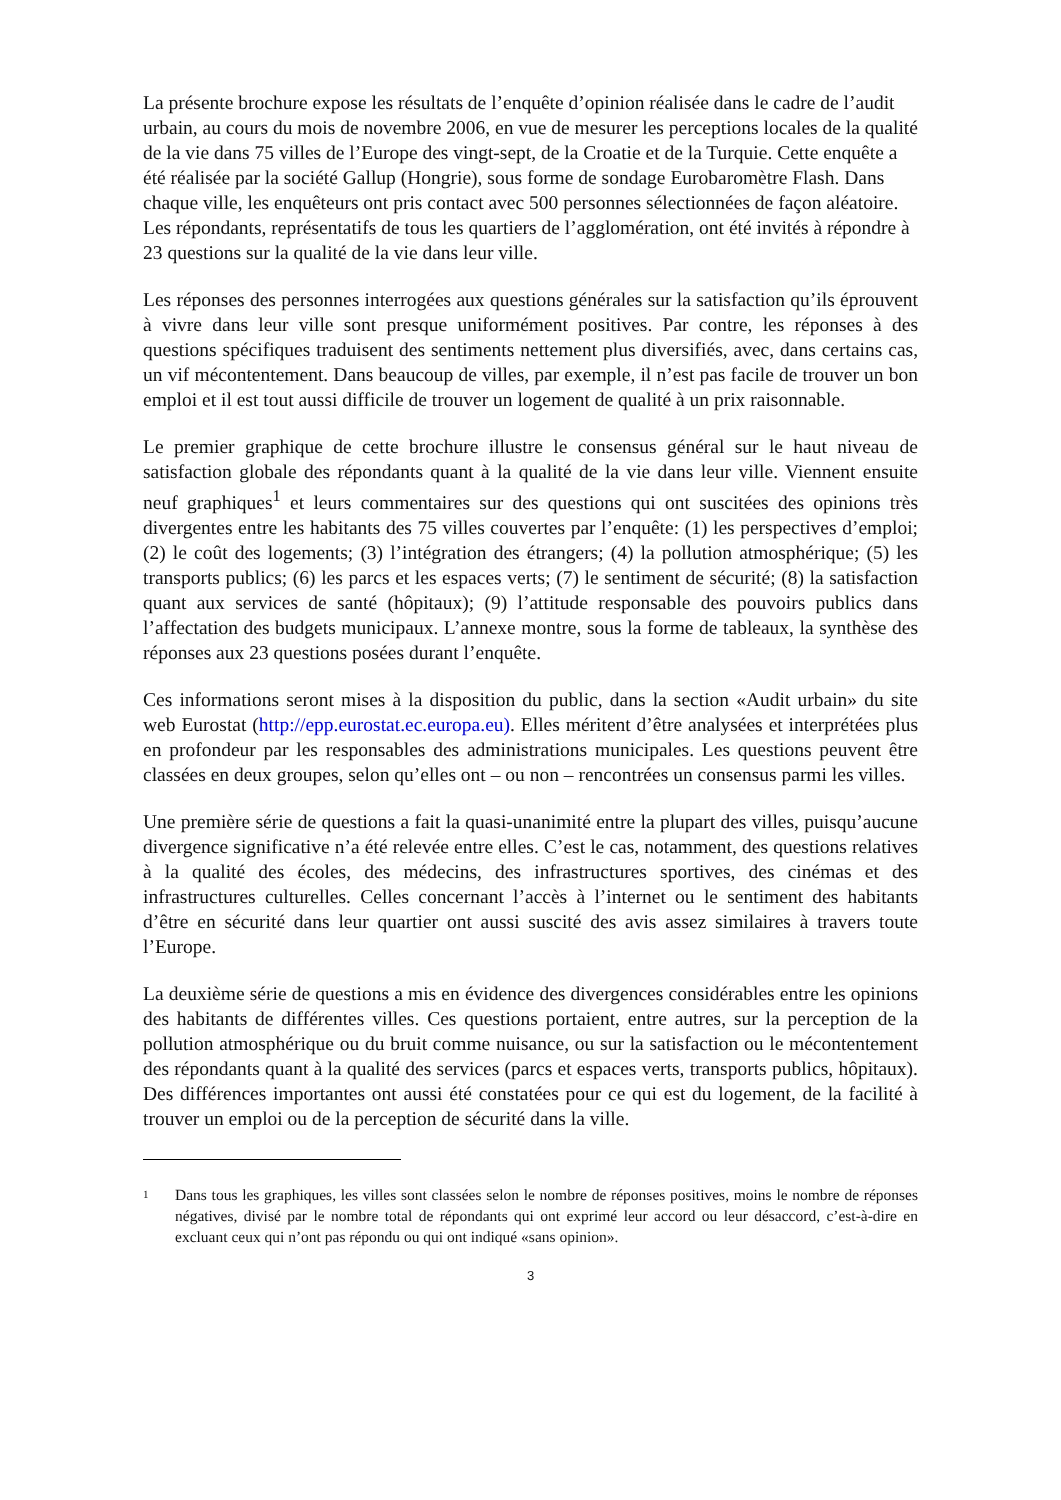La présente brochure expose les résultats de l’enquête d’opinion réalisée dans le cadre de l’audit urbain, au cours du mois de novembre 2006, en vue de mesurer les perceptions locales de la qualité de la vie dans 75 villes de l’Europe des vingt-sept, de la Croatie et de la Turquie. Cette enquête a été réalisée par la société Gallup (Hongrie), sous forme de sondage Eurobaromètre Flash. Dans chaque ville, les enquêteurs ont pris contact avec 500 personnes sélectionnées de façon aléatoire. Les répondants, représentatifs de tous les quartiers de l’agglomération, ont été invités à répondre à 23 questions sur la qualité de la vie dans leur ville.
Les réponses des personnes interrogées aux questions générales sur la satisfaction qu’ils éprouvent à vivre dans leur ville sont presque uniformément positives. Par contre, les réponses à des questions spécifiques traduisent des sentiments nettement plus diversifiés, avec, dans certains cas, un vif mécontentement. Dans beaucoup de villes, par exemple, il n’est pas facile de trouver un bon emploi et il est tout aussi difficile de trouver un logement de qualité à un prix raisonnable.
Le premier graphique de cette brochure illustre le consensus général sur le haut niveau de satisfaction globale des répondants quant à la qualité de la vie dans leur ville. Viennent ensuite neuf graphiques<sup>1</sup> et leurs commentaires sur des questions qui ont suscitées des opinions très divergentes entre les habitants des 75 villes couvertes par l’enquête: (1) les perspectives d’emploi; (2) le coût des logements; (3) l’intégration des étrangers; (4) la pollution atmosphérique; (5) les transports publics; (6) les parcs et les espaces verts; (7) le sentiment de sécurité; (8) la satisfaction quant aux services de santé (hôpitaux); (9) l’attitude responsable des pouvoirs publics dans l’affectation des budgets municipaux. L’annexe montre, sous la forme de tableaux, la synthèse des réponses aux 23 questions posées durant l’enquête.
Ces informations seront mises à la disposition du public, dans la section «Audit urbain» du site web Eurostat (http://epp.eurostat.ec.europa.eu). Elles méritent d’être analysées et interprétées plus en profondeur par les responsables des administrations municipales. Les questions peuvent être classées en deux groupes, selon qu’elles ont – ou non – rencontrées un consensus parmi les villes.
Une première série de questions a fait la quasi-unanimité entre la plupart des villes, puisqu’aucune divergence significative n’a été relevée entre elles. C’est le cas, notamment, des questions relatives à la qualité des écoles, des médecins, des infrastructures sportives, des cinémas et des infrastructures culturelles. Celles concernant l’accès à l’internet ou le sentiment des habitants d’être en sécurité dans leur quartier ont aussi suscité des avis assez similaires à travers toute l’Europe.
La deuxième série de questions a mis en évidence des divergences considérables entre les opinions des habitants de différentes villes. Ces questions portaient, entre autres, sur la perception de la pollution atmosphérique ou du bruit comme nuisance, ou sur la satisfaction ou le mécontentement des répondants quant à la qualité des services (parcs et espaces verts, transports publics, hôpitaux). Des différences importantes ont aussi été constatées pour ce qui est du logement, de la facilité à trouver un emploi ou de la perception de sécurité dans la ville.
<sup>1</sup> Dans tous les graphiques, les villes sont classées selon le nombre de réponses positives, moins le nombre de réponses négatives, divisé par le nombre total de répondants qui ont exprimé leur accord ou leur désaccord, c’est-à-dire en excluant ceux qui n’ont pas répondu ou qui ont indiqué «sans opinion».
3